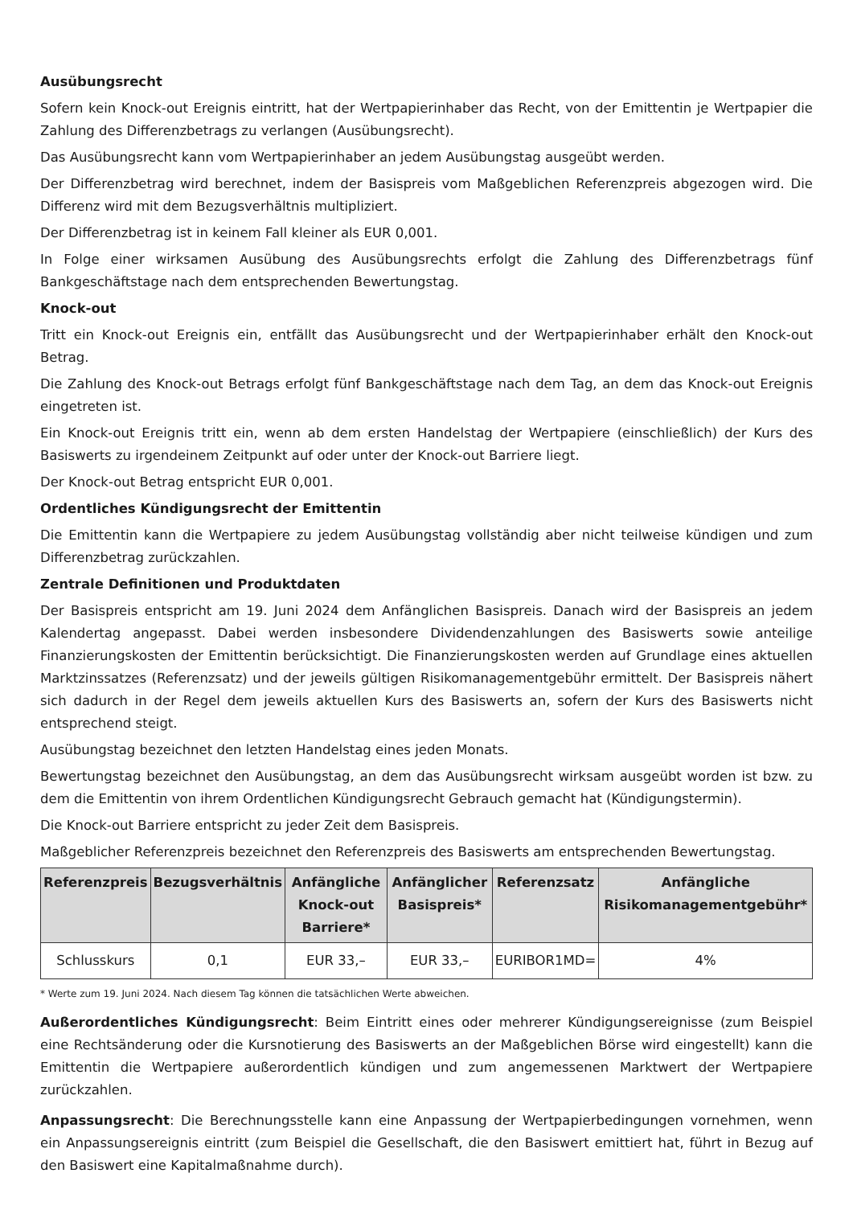Ausübungsrecht
Sofern kein Knock-out Ereignis eintritt, hat der Wertpapierinhaber das Recht, von der Emittentin je Wertpapier die Zahlung des Differenzbetrags zu verlangen (Ausübungsrecht).
Das Ausübungsrecht kann vom Wertpapierinhaber an jedem Ausübungstag ausgeübt werden.
Der Differenzbetrag wird berechnet, indem der Basispreis vom Maßgeblichen Referenzpreis abgezogen wird. Die Differenz wird mit dem Bezugsverhältnis multipliziert.
Der Differenzbetrag ist in keinem Fall kleiner als EUR 0,001.
In Folge einer wirksamen Ausübung des Ausübungsrechts erfolgt die Zahlung des Differenzbetrags fünf Bankgeschäftstage nach dem entsprechenden Bewertungstag.
Knock-out
Tritt ein Knock-out Ereignis ein, entfällt das Ausübungsrecht und der Wertpapierinhaber erhält den Knock-out Betrag.
Die Zahlung des Knock-out Betrags erfolgt fünf Bankgeschäftstage nach dem Tag, an dem das Knock-out Ereignis eingetreten ist.
Ein Knock-out Ereignis tritt ein, wenn ab dem ersten Handelstag der Wertpapiere (einschließlich) der Kurs des Basiswerts zu irgendeinem Zeitpunkt auf oder unter der Knock-out Barriere liegt.
Der Knock-out Betrag entspricht EUR 0,001.
Ordentliches Kündigungsrecht der Emittentin
Die Emittentin kann die Wertpapiere zu jedem Ausübungstag vollständig aber nicht teilweise kündigen und zum Differenzbetrag zurückzahlen.
Zentrale Definitionen und Produktdaten
Der Basispreis entspricht am 19. Juni 2024 dem Anfänglichen Basispreis. Danach wird der Basispreis an jedem Kalendertag angepasst. Dabei werden insbesondere Dividendenzahlungen des Basiswerts sowie anteilige Finanzierungskosten der Emittentin berücksichtigt. Die Finanzierungskosten werden auf Grundlage eines aktuellen Marktzinssatzes (Referenzsatz) und der jeweils gültigen Risikomanagementgebühr ermittelt. Der Basispreis nähert sich dadurch in der Regel dem jeweils aktuellen Kurs des Basiswerts an, sofern der Kurs des Basiswerts nicht entsprechend steigt.
Ausübungstag bezeichnet den letzten Handelstag eines jeden Monats.
Bewertungstag bezeichnet den Ausübungstag, an dem das Ausübungsrecht wirksam ausgeübt worden ist bzw. zu dem die Emittentin von ihrem Ordentlichen Kündigungsrecht Gebrauch gemacht hat (Kündigungstermin).
Die Knock-out Barriere entspricht zu jeder Zeit dem Basispreis.
Maßgeblicher Referenzpreis bezeichnet den Referenzpreis des Basiswerts am entsprechenden Bewertungstag.
| Referenzpreis | Bezugsverhältnis | Anfängliche Knock-out Barriere* | Anfänglicher Basispreis* | Referenzsatz | Anfängliche Risikomanagementgebühr* |
| --- | --- | --- | --- | --- | --- |
| Schlusskurs | 0,1 | EUR 33,– | EUR 33,– | EURIBOR1MD= | 4% |
* Werte zum 19. Juni 2024. Nach diesem Tag können die tatsächlichen Werte abweichen.
Außerordentliches Kündigungsrecht: Beim Eintritt eines oder mehrerer Kündigungsereignisse (zum Beispiel eine Rechtsänderung oder die Kursnotierung des Basiswerts an der Maßgeblichen Börse wird eingestellt) kann die Emittentin die Wertpapiere außerordentlich kündigen und zum angemessenen Marktwert der Wertpapiere zurückzahlen.
Anpassungsrecht: Die Berechnungsstelle kann eine Anpassung der Wertpapierbedingungen vornehmen, wenn ein Anpassungsereignis eintritt (zum Beispiel die Gesellschaft, die den Basiswert emittiert hat, führt in Bezug auf den Basiswert eine Kapitalmaßnahme durch).